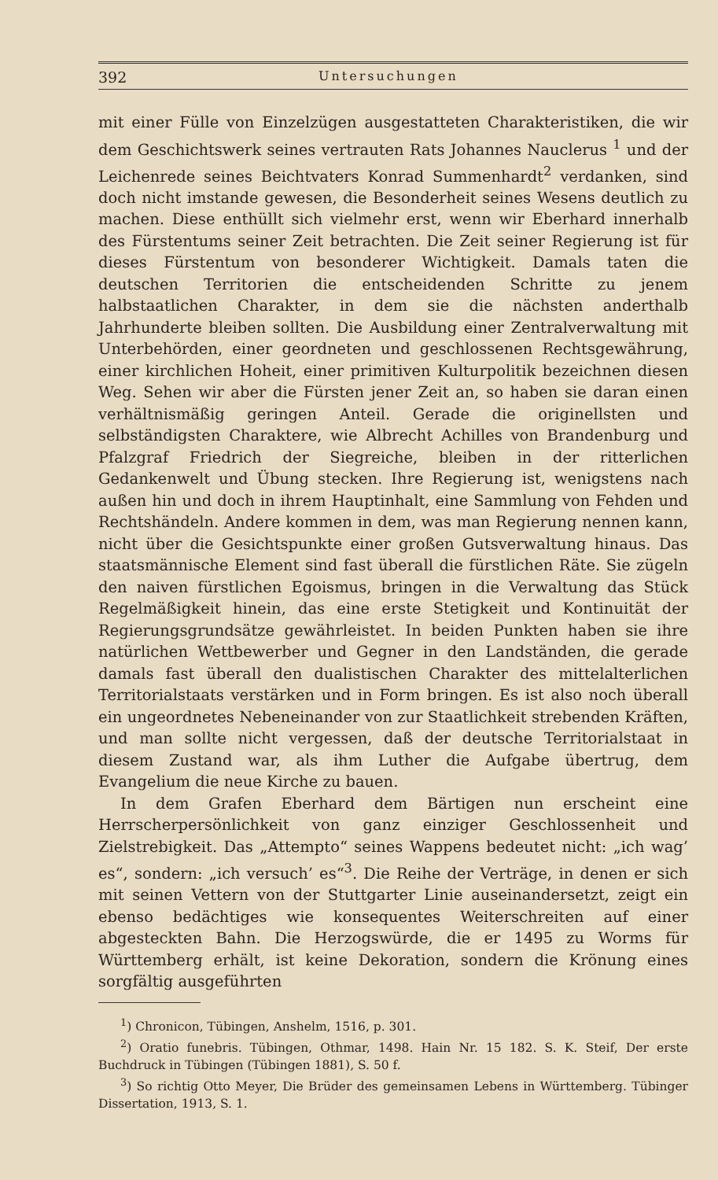392 Untersuchungen
mit einer Fülle von Einzelzügen ausgestatteten Charakteristiken, die wir dem Geschichtswerk seines vertrauten Rats Johannes Nauclerus <sup>1</sup> und der Leichenrede seines Beichtvaters Konrad Summenhardt<sup>2</sup> verdanken, sind doch nicht imstande gewesen, die Besonderheit seines Wesens deutlich zu machen. Diese enthüllt sich vielmehr erst, wenn wir Eberhard innerhalb des Fürstentums seiner Zeit betrachten. Die Zeit seiner Regierung ist für dieses Fürstentum von besonderer Wichtigkeit. Damals taten die deutschen Territorien die entscheidenden Schritte zu jenem halbstaatlichen Charakter, in dem sie die nächsten anderthalb Jahrhunderte bleiben sollten. Die Ausbildung einer Zentralverwaltung mit Unterbehörden, einer geordneten und geschlossenen Rechtsgewährung, einer kirchlichen Hoheit, einer primitiven Kulturpolitik bezeichnen diesen Weg. Sehen wir aber die Fürsten jener Zeit an, so haben sie daran einen verhältnismäßig geringen Anteil. Gerade die originellsten und selbständigsten Charaktere, wie Albrecht Achilles von Brandenburg und Pfalzgraf Friedrich der Siegreiche, bleiben in der ritterlichen Gedankenwelt und Übung stecken. Ihre Regierung ist, wenigstens nach außen hin und doch in ihrem Hauptinhalt, eine Sammlung von Fehden und Rechtshändeln. Andere kommen in dem, was man Regierung nennen kann, nicht über die Gesichtspunkte einer großen Gutsverwaltung hinaus. Das staatsmännische Element sind fast überall die fürstlichen Räte. Sie zügeln den naiven fürstlichen Egoismus, bringen in die Verwaltung das Stück Regelmäßigkeit hinein, das eine erste Stetigkeit und Kontinuität der Regierungsgrundsätze gewährleistet. In beiden Punkten haben sie ihre natürlichen Wettbewerber und Gegner in den Landständen, die gerade damals fast überall den dualistischen Charakter des mittelalterlichen Territorialstaats verstärken und in Form bringen. Es ist also noch überall ein ungeordnetes Nebeneinander von zur Staatlichkeit strebenden Kräften, und man sollte nicht vergessen, daß der deutsche Territorialstaat in diesem Zustand war, als ihm Luther die Aufgabe übertrug, dem Evangelium die neue Kirche zu bauen.
In dem Grafen Eberhard dem Bärtigen nun erscheint eine Herrscherpersönlichkeit von ganz einziger Geschlossenheit und Zielstrebigkeit. Das „Attempto“ seines Wappens bedeutet nicht: „ich wag’ es“, sondern: „ich versuch’ es“<sup>3</sup>. Die Reihe der Verträge, in denen er sich mit seinen Vettern von der Stuttgarter Linie auseinandersetzt, zeigt ein ebenso bedächtiges wie konsequentes Weiterschreiten auf einer abgesteckten Bahn. Die Herzogswürde, die er 1495 zu Worms für Württemberg erhält, ist keine Dekoration, sondern die Krönung eines sorgfältig ausgeführten
<sup>1</sup>) Chronicon, Tübingen, Anshelm, 1516, p. 301.
<sup>2</sup>) Oratio funebris. Tübingen, Othmar, 1498. Hain Nr. 15 182. S. K. Steif, Der erste Buchdruck in Tübingen (Tübingen 1881), S. 50 f.
<sup>3</sup>) So richtig Otto Meyer, Die Brüder des gemeinsamen Lebens in Württemberg. Tübinger Dissertation, 1913, S. 1.